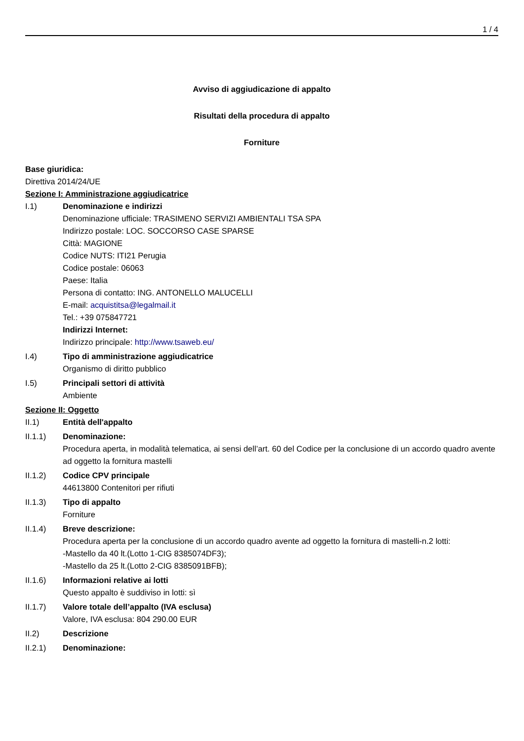1 / 4
Avviso di aggiudicazione di appalto
Risultati della procedura di appalto
Forniture
Base giuridica:
Direttiva 2014/24/UE
Sezione I: Amministrazione aggiudicatrice
I.1) Denominazione e indirizzi
Denominazione ufficiale: TRASIMENO SERVIZI AMBIENTALI TSA SPA
Indirizzo postale: LOC. SOCCORSO CASE SPARSE
Città: MAGIONE
Codice NUTS: ITI21 Perugia
Codice postale: 06063
Paese: Italia
Persona di contatto: ING. ANTONELLO MALUCELLI
E-mail: acquistitsa@legalmail.it
Tel.: +39 075847721
Indirizzi Internet:
Indirizzo principale: http://www.tsaweb.eu/
I.4) Tipo di amministrazione aggiudicatrice
Organismo di diritto pubblico
I.5) Principali settori di attività
Ambiente
Sezione II: Oggetto
II.1) Entità dell'appalto
II.1.1) Denominazione:
Procedura aperta, in modalità telematica, ai sensi dell’art. 60 del Codice per la conclusione di un accordo quadro avente ad oggetto la fornitura mastelli
II.1.2) Codice CPV principale
44613800 Contenitori per rifiuti
II.1.3) Tipo di appalto
Forniture
II.1.4) Breve descrizione:
Procedura aperta per la conclusione di un accordo quadro avente ad oggetto la fornitura di mastelli-n.2 lotti:
-Mastello da 40 lt.(Lotto 1-CIG 8385074DF3);
-Mastello da 25 lt.(Lotto 2-CIG 8385091BFB);
II.1.6) Informazioni relative ai lotti
Questo appalto è suddiviso in lotti: sì
II.1.7) Valore totale dell’appalto (IVA esclusa)
Valore, IVA esclusa: 804 290.00 EUR
II.2) Descrizione
II.2.1) Denominazione: